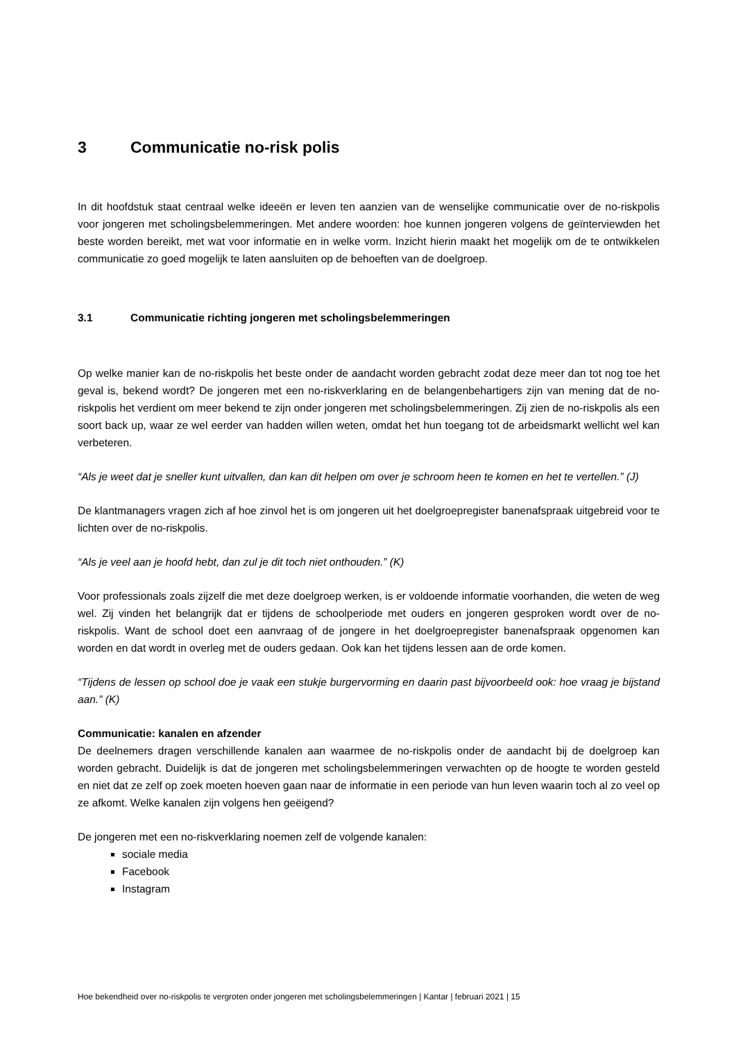3 Communicatie no-risk polis
In dit hoofdstuk staat centraal welke ideeën er leven ten aanzien van de wenselijke communicatie over de no-riskpolis voor jongeren met scholingsbelemmeringen. Met andere woorden: hoe kunnen jongeren volgens de geïnterviewden het beste worden bereikt, met wat voor informatie en in welke vorm. Inzicht hierin maakt het mogelijk om de te ontwikkelen communicatie zo goed mogelijk te laten aansluiten op de behoeften van de doelgroep.
3.1 Communicatie richting jongeren met scholingsbelemmeringen
Op welke manier kan de no-riskpolis het beste onder de aandacht worden gebracht zodat deze meer dan tot nog toe het geval is, bekend wordt? De jongeren met een no-riskverklaring en de belangenbehartigers zijn van mening dat de no-riskpolis het verdient om meer bekend te zijn onder jongeren met scholingsbelemmeringen. Zij zien de no-riskpolis als een soort back up, waar ze wel eerder van hadden willen weten, omdat het hun toegang tot de arbeidsmarkt wellicht wel kan verbeteren.
“Als je weet dat je sneller kunt uitvallen, dan kan dit helpen om over je schroom heen te komen en het te vertellen.” (J)
De klantmanagers vragen zich af hoe zinvol het is om jongeren uit het doelgroepregister banenafspraak uitgebreid voor te lichten over de no-riskpolis.
“Als je veel aan je hoofd hebt, dan zul je dit toch niet onthouden.” (K)
Voor professionals zoals zijzelf die met deze doelgroep werken, is er voldoende informatie voorhanden, die weten de weg wel. Zij vinden het belangrijk dat er tijdens de schoolperiode met ouders en jongeren gesproken wordt over de no-riskpolis. Want de school doet een aanvraag of de jongere in het doelgroepregister banenafspraak opgenomen kan worden en dat wordt in overleg met de ouders gedaan. Ook kan het tijdens lessen aan de orde komen.
“Tijdens de lessen op school doe je vaak een stukje burgervorming en daarin past bijvoorbeeld ook: hoe vraag je bijstand aan.” (K)
Communicatie: kanalen en afzender
De deelnemers dragen verschillende kanalen aan waarmee de no-riskpolis onder de aandacht bij de doelgroep kan worden gebracht. Duidelijk is dat de jongeren met scholingsbelemmeringen verwachten op de hoogte te worden gesteld en niet dat ze zelf op zoek moeten hoeven gaan naar de informatie in een periode van hun leven waarin toch al zo veel op ze afkomt. Welke kanalen zijn volgens hen geëigend?
De jongeren met een no-riskverklaring noemen zelf de volgende kanalen:
sociale media
Facebook
Instagram
Hoe bekendheid over no-riskpolis te vergroten onder jongeren met scholingsbelemmeringen | Kantar | februari 2021 | 15